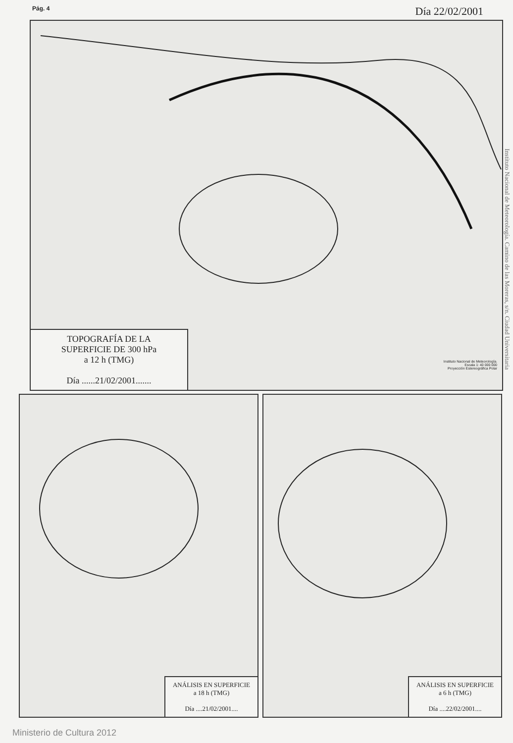Pág. 4 Día 22/02/2001
Instituto Nacional de Meteorología.
Escala 1: 40 000 000
Proyección Estereográfica Polar
TOPOGRAFÍA DE LA
SUPERFICIE DE 300 hPa
a 12 h (TMG)
Día ......21/02/2001.......
ANÁLISIS EN SUPERFICIE
a 18 h (TMG)
Día ....21/02/2001....
ANÁLISIS EN SUPERFICIE
a 6 h (TMG)
Día ....22/02/2001....
Instituto Nacional de Meteorología. Camino de las Moreras, s/n. Ciudad Universitaria
Ministerio de Cultura 2012